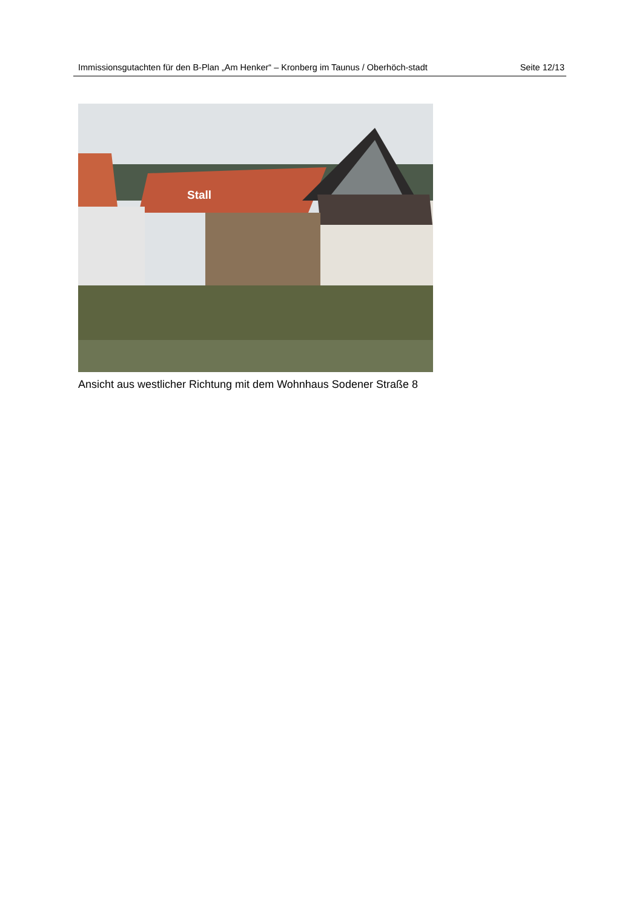Immissionsgutachten für den B-Plan „Am Henker“ – Kronberg im Taunus / Oberhöch-stadt
Seite 12/13
Stall
Ansicht aus westlicher Richtung mit dem Wohnhaus Sodener Straße 8